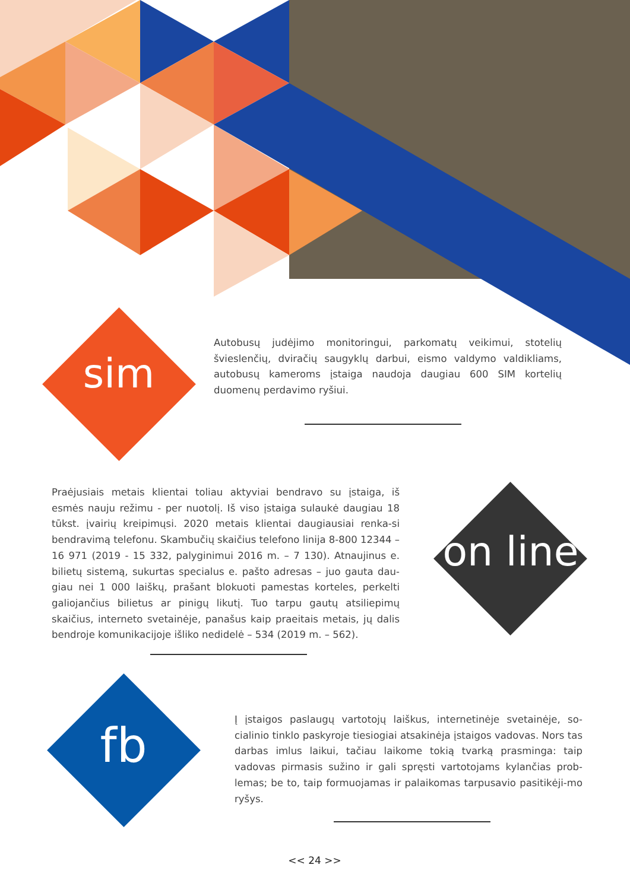sim
Autobusų judėjimo monitoringui, parkomatų veikimui, stotelių švieslenčių, dviračių saugyklų darbui, eismo valdymo valdikliams, autobusų kameroms įstaiga naudoja daugiau 600 SIM kortelių duomenų perdavimo ryšiui.
Praėjusiais metais klientai toliau aktyviai bendravo su įstaiga, iš esmės nauju režimu - per nuotolį. Iš viso įstaiga sulaukė daugiau 18 tūkst. įvairių kreipimųsi. 2020 metais klientai daugiausiai renka-si bendravimą telefonu. Skambučių skaičius telefono linija 8-800 12344 – 16 971 (2019 - 15 332, palyginimui 2016 m. – 7 130). Atnaujinus e. bilietų sistemą, sukurtas specialus e. pašto adresas – juo gauta dau-giau nei 1 000 laiškų, prašant blokuoti pamestas korteles, perkelti galiojančius bilietus ar pinigų likutį. Tuo tarpu gautų atsiliepimų skaičius, interneto svetainėje, panašus kaip praeitais metais, jų dalis bendroje komunikacijoje išliko nedidelė – 534 (2019 m. – 562).
on line
fb
Į įstaigos paslaugų vartotojų laiškus, internetinėje svetainėje, so-cialinio tinklo paskyroje tiesiogiai atsakinėja įstaigos vadovas. Nors tas darbas imlus laikui, tačiau laikome tokią tvarką prasminga: taip vadovas pirmasis sužino ir gali spręsti vartotojams kylančias prob-lemas; be to, taip formuojamas ir palaikomas tarpusavio pasitikėji-mo ryšys.
<< 24 >>